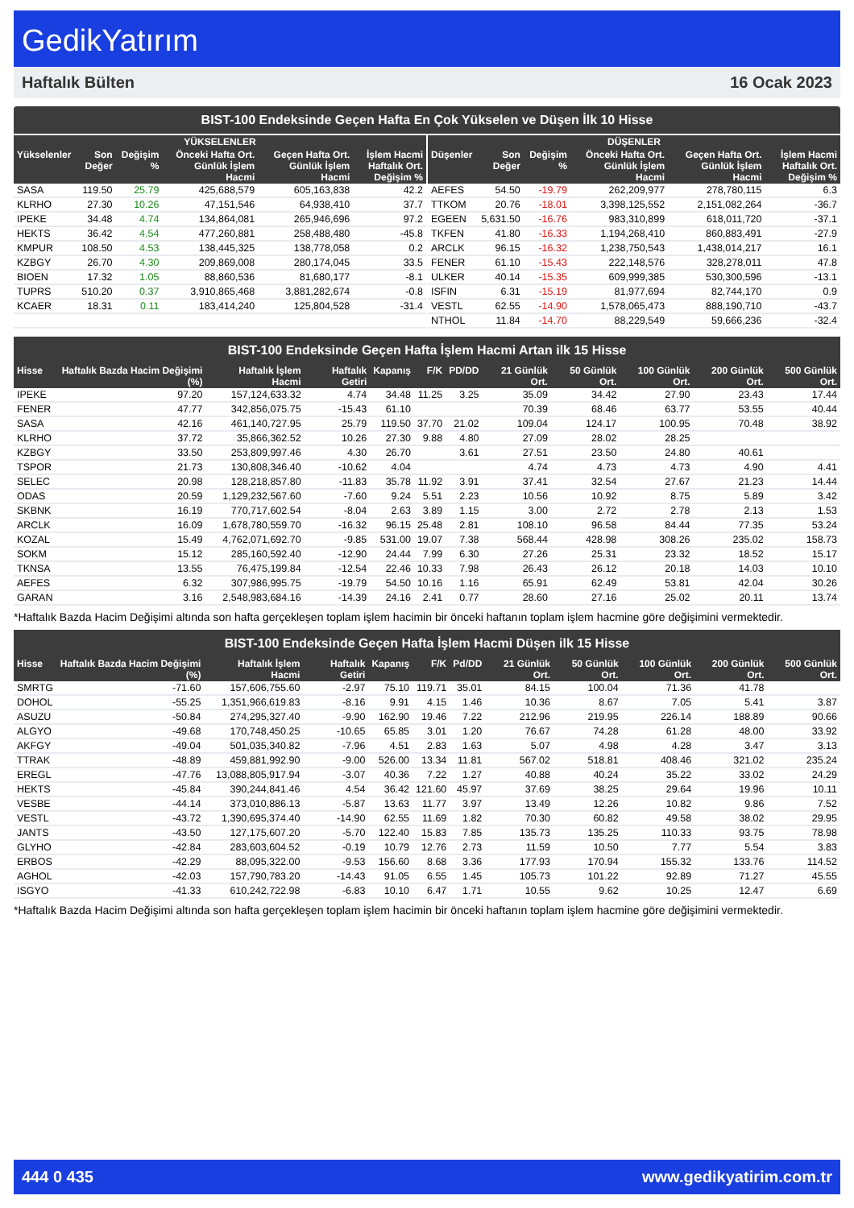GedikYatırım
Haftalık Bülten 16 Ocak 2023
BIST-100 Endeksinde Geçen Hafta En Çok Yükselen ve Düşen İlk 10 Hisse
| YÜKSELENLER | | | | | |
| --- | --- | --- | --- | --- | --- |
| Yükselenler | Son Değer | Değişim % | Önceki Hafta Ort. Günlük İşlem Hacmi | Geçen Hafta Ort. Günlük İşlem Hacmi | İşlem Hacmi Haftalık Ort. Değişim % |
| SASA | 119.50 | 25.79 | 425,688,579 | 605,163,838 | 42.2 |
| KLRHO | 27.30 | 10.26 | 47,151,546 | 64,938,410 | 37.7 |
| IPEKE | 34.48 | 4.74 | 134,864,081 | 265,946,696 | 97.2 |
| HEKTS | 36.42 | 4.54 | 477,260,881 | 258,488,480 | -45.8 |
| KMPUR | 108.50 | 4.53 | 138,445,325 | 138,778,058 | 0.2 |
| KZBGY | 26.70 | 4.30 | 209,869,008 | 280,174,045 | 33.5 |
| BIOEN | 17.32 | 1.05 | 88,860,536 | 81,680,177 | -8.1 |
| TUPRS | 510.20 | 0.37 | 3,910,865,468 | 3,881,282,674 | -0.8 |
| KCAER | 18.31 | 0.11 | 183,414,240 | 125,804,528 | -31.4 |
| DÜŞENLER | | | | | |
| --- | --- | --- | --- | --- | --- |
| Düşenler | Son Değer | Değişim % | Önceki Hafta Ort. Günlük İşlem Hacmi | Geçen Hafta Ort. Günlük İşlem Hacmi | İşlem Hacmi Haftalık Ort. Değişim % |
| AEFES | 54.50 | -19.79 | 262,209,977 | 278,780,115 | 6.3 |
| TTKOM | 20.76 | -18.01 | 3,398,125,552 | 2,151,082,264 | -36.7 |
| EGEEN | 5,631.50 | -16.76 | 983,310,899 | 618,011,720 | -37.1 |
| TKFEN | 41.80 | -16.33 | 1,194,268,410 | 860,883,491 | -27.9 |
| ARCLK | 96.15 | -16.32 | 1,238,750,543 | 1,438,014,217 | 16.1 |
| FENER | 61.10 | -15.43 | 222,148,576 | 328,278,011 | 47.8 |
| ULKER | 40.14 | -15.35 | 609,999,385 | 530,300,596 | -13.1 |
| ISFIN | 6.31 | -15.19 | 81,977,694 | 82,744,170 | 0.9 |
| VESTL | 62.55 | -14.90 | 1,578,065,473 | 888,190,710 | -43.7 |
| NTHOL | 11.84 | -14.70 | 88,229,549 | 59,666,236 | -32.4 |
BIST-100 Endeksinde Geçen Hafta İşlem Hacmi Artan ilk 15 Hisse
| Hisse | Haftalık Bazda Hacim Değişimi (%) | Haftalık İşlem Hacmi | Haftalık Getiri | Kapanış | F/K | PD/DD | 21 Günlük Ort. | 50 Günlük Ort. | 100 Günlük Ort. | 200 Günlük Ort. | 500 Günlük Ort. |
| --- | --- | --- | --- | --- | --- | --- | --- | --- | --- | --- | --- |
| IPEKE | 97.20 | 157,124,633.32 | 4.74 | 34.48 | 11.25 | 3.25 | 35.09 | 34.42 | 27.90 | 23.43 | 17.44 |
| FENER | 47.77 | 342,856,075.75 | -15.43 | 61.10 | | | 70.39 | 68.46 | 63.77 | 53.55 | 40.44 |
| SASA | 42.16 | 461,140,727.95 | 25.79 | 119.50 | 37.70 | 21.02 | 109.04 | 124.17 | 100.95 | 70.48 | 38.92 |
| KLRHO | 37.72 | 35,866,362.52 | 10.26 | 27.30 | 9.88 | 4.80 | 27.09 | 28.02 | 28.25 | | |
| KZBGY | 33.50 | 253,809,997.46 | 4.30 | 26.70 | | 3.61 | 27.51 | 23.50 | 24.80 | 40.61 | |
| TSPOR | 21.73 | 130,808,346.40 | -10.62 | 4.04 | | | 4.74 | 4.73 | 4.73 | 4.90 | 4.41 |
| SELEC | 20.98 | 128,218,857.80 | -11.83 | 35.78 | 11.92 | 3.91 | 37.41 | 32.54 | 27.67 | 21.23 | 14.44 |
| ODAS | 20.59 | 1,129,232,567.60 | -7.60 | 9.24 | 5.51 | 2.23 | 10.56 | 10.92 | 8.75 | 5.89 | 3.42 |
| SKBNK | 16.19 | 770,717,602.54 | -8.04 | 2.63 | 3.89 | 1.15 | 3.00 | 2.72 | 2.78 | 2.13 | 1.53 |
| ARCLK | 16.09 | 1,678,780,559.70 | -16.32 | 96.15 | 25.48 | 2.81 | 108.10 | 96.58 | 84.44 | 77.35 | 53.24 |
| KOZAL | 15.49 | 4,762,071,692.70 | -9.85 | 531.00 | 19.07 | 7.38 | 568.44 | 428.98 | 308.26 | 235.02 | 158.73 |
| SOKM | 15.12 | 285,160,592.40 | -12.90 | 24.44 | 7.99 | 6.30 | 27.26 | 25.31 | 23.32 | 18.52 | 15.17 |
| TKNSA | 13.55 | 76,475,199.84 | -12.54 | 22.46 | 10.33 | 7.98 | 26.43 | 26.12 | 20.18 | 14.03 | 10.10 |
| AEFES | 6.32 | 307,986,995.75 | -19.79 | 54.50 | 10.16 | 1.16 | 65.91 | 62.49 | 53.81 | 42.04 | 30.26 |
| GARAN | 3.16 | 2,548,983,684.16 | -14.39 | 24.16 | 2.41 | 0.77 | 28.60 | 27.16 | 25.02 | 20.11 | 13.74 |
*Haftalık Bazda Hacim Değişimi altında son hafta gerçekleşen toplam işlem hacimin bir önceki haftanın toplam işlem hacmine göre değişimini vermektedir.
BIST-100 Endeksinde Geçen Hafta İşlem Hacmi Düşen ilk 15 Hisse
| Hisse | Haftalık Bazda Hacim Değişimi (%) | Haftalık İşlem Hacmi | Haftalık Getiri | Kapanış | F/K | Pd/DD | 21 Günlük Ort. | 50 Günlük Ort. | 100 Günlük Ort. | 200 Günlük Ort. | 500 Günlük Ort. |
| --- | --- | --- | --- | --- | --- | --- | --- | --- | --- | --- | --- |
| SMRTG | -71.60 | 157,606,755.60 | -2.97 | 75.10 | 119.71 | 35.01 | 84.15 | 100.04 | 71.36 | 41.78 | |
| DOHOL | -55.25 | 1,351,966,619.83 | -8.16 | 9.91 | 4.15 | 1.46 | 10.36 | 8.67 | 7.05 | 5.41 | 3.87 |
| ASUZU | -50.84 | 274,295,327.40 | -9.90 | 162.90 | 19.46 | 7.22 | 212.96 | 219.95 | 226.14 | 188.89 | 90.66 |
| ALGYO | -49.68 | 170,748,450.25 | -10.65 | 65.85 | 3.01 | 1.20 | 76.67 | 74.28 | 61.28 | 48.00 | 33.92 |
| AKFGY | -49.04 | 501,035,340.82 | -7.96 | 4.51 | 2.83 | 1.63 | 5.07 | 4.98 | 4.28 | 3.47 | 3.13 |
| TTRAK | -48.89 | 459,881,992.90 | -9.00 | 526.00 | 13.34 | 11.81 | 567.02 | 518.81 | 408.46 | 321.02 | 235.24 |
| EREGL | -47.76 | 13,088,805,917.94 | -3.07 | 40.36 | 7.22 | 1.27 | 40.88 | 40.24 | 35.22 | 33.02 | 24.29 |
| HEKTS | -45.84 | 390,244,841.46 | 4.54 | 36.42 | 121.60 | 45.97 | 37.69 | 38.25 | 29.64 | 19.96 | 10.11 |
| VESBE | -44.14 | 373,010,886.13 | -5.87 | 13.63 | 11.77 | 3.97 | 13.49 | 12.26 | 10.82 | 9.86 | 7.52 |
| VESTL | -43.72 | 1,390,695,374.40 | -14.90 | 62.55 | 11.69 | 1.82 | 70.30 | 60.82 | 49.58 | 38.02 | 29.95 |
| JANTS | -43.50 | 127,175,607.20 | -5.70 | 122.40 | 15.83 | 7.85 | 135.73 | 135.25 | 110.33 | 93.75 | 78.98 |
| GLYHO | -42.84 | 283,603,604.52 | -0.19 | 10.79 | 12.76 | 2.73 | 11.59 | 10.50 | 7.77 | 5.54 | 3.83 |
| ERBOS | -42.29 | 88,095,322.00 | -9.53 | 156.60 | 8.68 | 3.36 | 177.93 | 170.94 | 155.32 | 133.76 | 114.52 |
| AGHOL | -42.03 | 157,790,783.20 | -14.43 | 91.05 | 6.55 | 1.45 | 105.73 | 101.22 | 92.89 | 71.27 | 45.55 |
| ISGYO | -41.33 | 610,242,722.98 | -6.83 | 10.10 | 6.47 | 1.71 | 10.55 | 9.62 | 10.25 | 12.47 | 6.69 |
*Haftalık Bazda Hacim Değişimi altında son hafta gerçekleşen toplam işlem hacimin bir önceki haftanın toplam işlem hacmine göre değişimini vermektedir.
444 0 435 www.gedikyatirim.com.tr